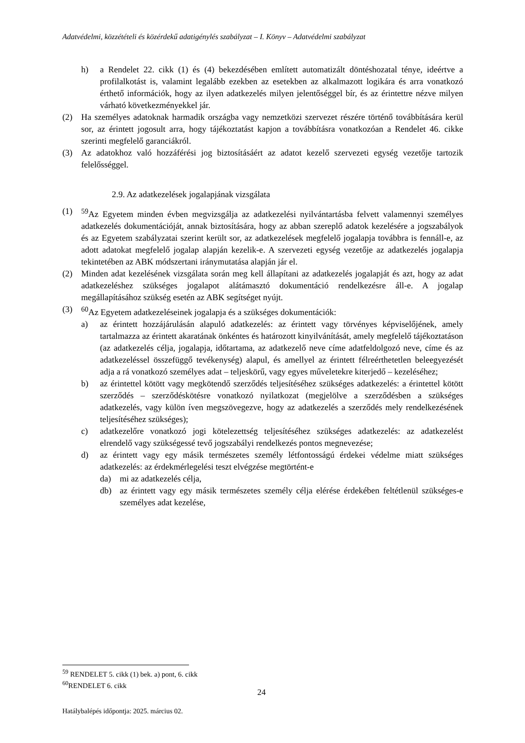Adatvédelmi, közzétételi és közérdekű adatigénylés szabályzat – I. Könyv – Adatvédelmi szabályzat
h) a Rendelet 22. cikk (1) és (4) bekezdésében említett automatizált döntéshozatal ténye, ideértve a profilalkotást is, valamint legalább ezekben az esetekben az alkalmazott logikára és arra vonatkozó érthető információk, hogy az ilyen adatkezelés milyen jelentőséggel bír, és az érintettre nézve milyen várható következményekkel jár.
(2) Ha személyes adatoknak harmadik országba vagy nemzetközi szervezet részére történő továbbítására kerül sor, az érintett jogosult arra, hogy tájékoztatást kapjon a továbbításra vonatkozóan a Rendelet 46. cikke szerinti megfelelő garanciákról.
(3) Az adatokhoz való hozzáférési jog biztosításáért az adatot kezelő szervezeti egység vezetője tartozik felelősséggel.
2.9. Az adatkezelések jogalapjának vizsgálata
(1) <sup>59</sup>Az Egyetem minden évben megvizsgálja az adatkezelési nyilvántartásba felvett valamennyi személyes adatkezelés dokumentációját, annak biztosítására, hogy az abban szereplő adatok kezelésére a jogszabályok és az Egyetem szabályzatai szerint került sor, az adatkezelések megfelelő jogalapja továbbra is fennáll-e, az adott adatokat megfelelő jogalap alapján kezelik-e. A szervezeti egység vezetője az adatkezelés jogalapja tekintetében az ABK módszertani iránymutatása alapján jár el.
(2) Minden adat kezelésének vizsgálata során meg kell állapítani az adatkezelés jogalapját és azt, hogy az adat adatkezeléshez szükséges jogalapot alátámasztó dokumentáció rendelkezésre áll-e. A jogalap megállapításához szükség esetén az ABK segítséget nyújt.
(3) <sup>60</sup>Az Egyetem adatkezeléseinek jogalapja és a szükséges dokumentációk:
a) az érintett hozzájárulásán alapuló adatkezelés: az érintett vagy törvényes képviselőjének, amely tartalmazza az érintett akaratának önkéntes és határozott kinyilvánítását, amely megfelelő tájékoztatáson (az adatkezelés célja, jogalapja, időtartama, az adatkezelő neve címe adatfeldolgozó neve, címe és az adatkezeléssel összefüggő tevékenység) alapul, és amellyel az érintett félreérthetetlen beleegyezését adja a rá vonatkozó személyes adat – teljeskörű, vagy egyes műveletekre kiterjedő – kezeléséhez;
b) az érintettel kötött vagy megkötendő szerződés teljesítéséhez szükséges adatkezelés: a érintettel kötött szerződés – szerződéskötésre vonatkozó nyilatkozat (megjelölve a szerződésben a szükséges adatkezelés, vagy külön íven megszövegezve, hogy az adatkezelés a szerződés mely rendelkezésének teljesítéséhez szükséges);
c) adatkezelőre vonatkozó jogi kötelezettség teljesítéséhez szükséges adatkezelés: az adatkezelést elrendelő vagy szükségessé tevő jogszabályi rendelkezés pontos megnevezése;
d) az érintett vagy egy másik természetes személy létfontosságú érdekei védelme miatt szükséges adatkezelés: az érdekmérlegelési teszt elvégzése megtörtént-e
da) mi az adatkezelés célja,
db) az érintett vagy egy másik természetes személy célja elérése érdekében feltétlenül szükséges-e személyes adat kezelése,
<sup>59</sup> RENDELET 5. cikk (1) bek. a) pont, 6. cikk
<sup>60</sup> RENDELET 6. cikk
24
Hatálybalépés időpontja: 2025. március 02.